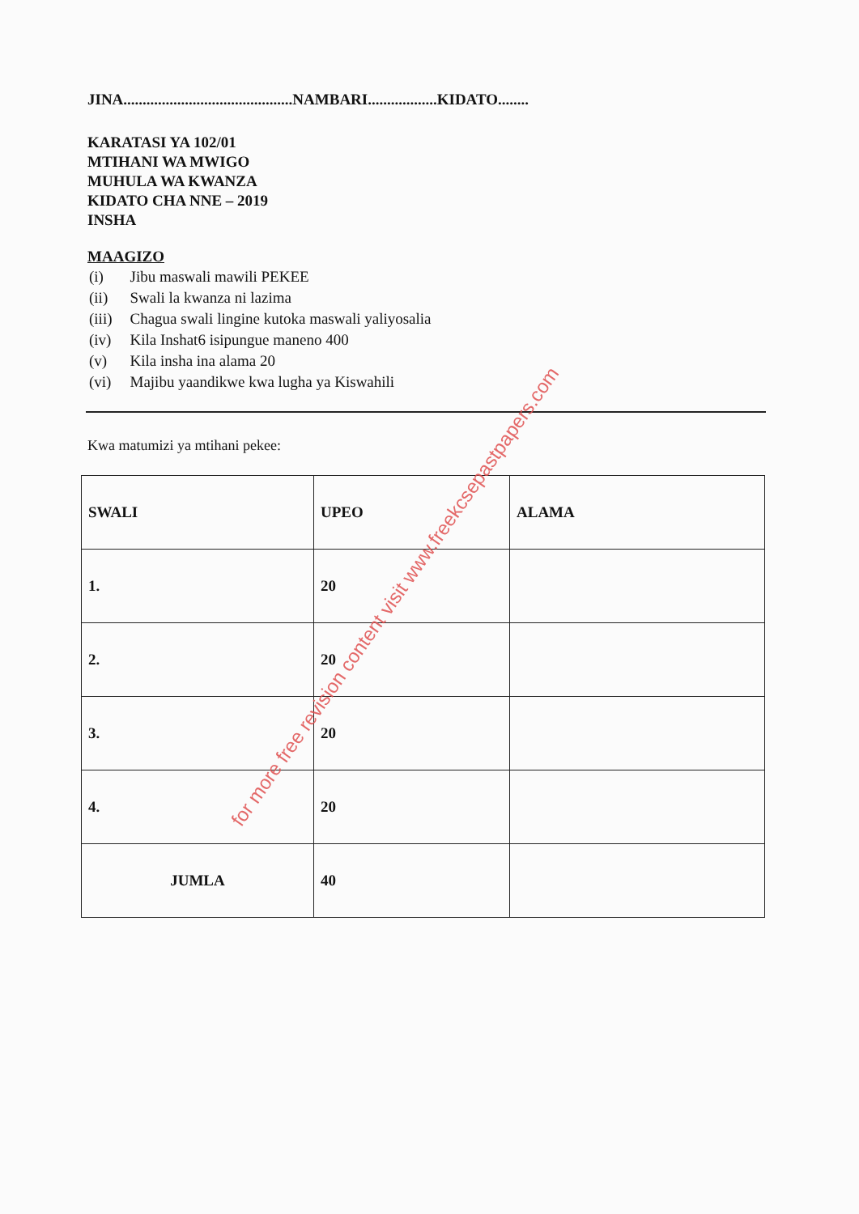JINA............................................NAMBARI..................KIDATO........
KARATASI YA 102/01
MTIHANI WA MWIGO
MUHULA WA KWANZA
KIDATO CHA NNE – 2019
INSHA
MAAGIZO
| (i) | Jibu maswali mawili PEKEE |
| (ii) | Swali la kwanza ni lazima |
| (iii) | Chagua swali lingine kutoka maswali yaliyosalia |
| (iv) | Kila Inshat6 isipungue maneno 400 |
| (v) | Kila insha ina alama 20 |
| (vi) | Majibu yaandikwe kwa lugha ya Kiswahili |
Kwa matumizi ya mtihani pekee:
| SWALI | UPEO | ALAMA |
| --- | --- | --- |
| 1. | 20 | |
| 2. | 20 | |
| 3. | 20 | |
| 4. | 20 | |
| JUMLA | 40 | |
for more free revision content visit www.freekcsepastpapers.com